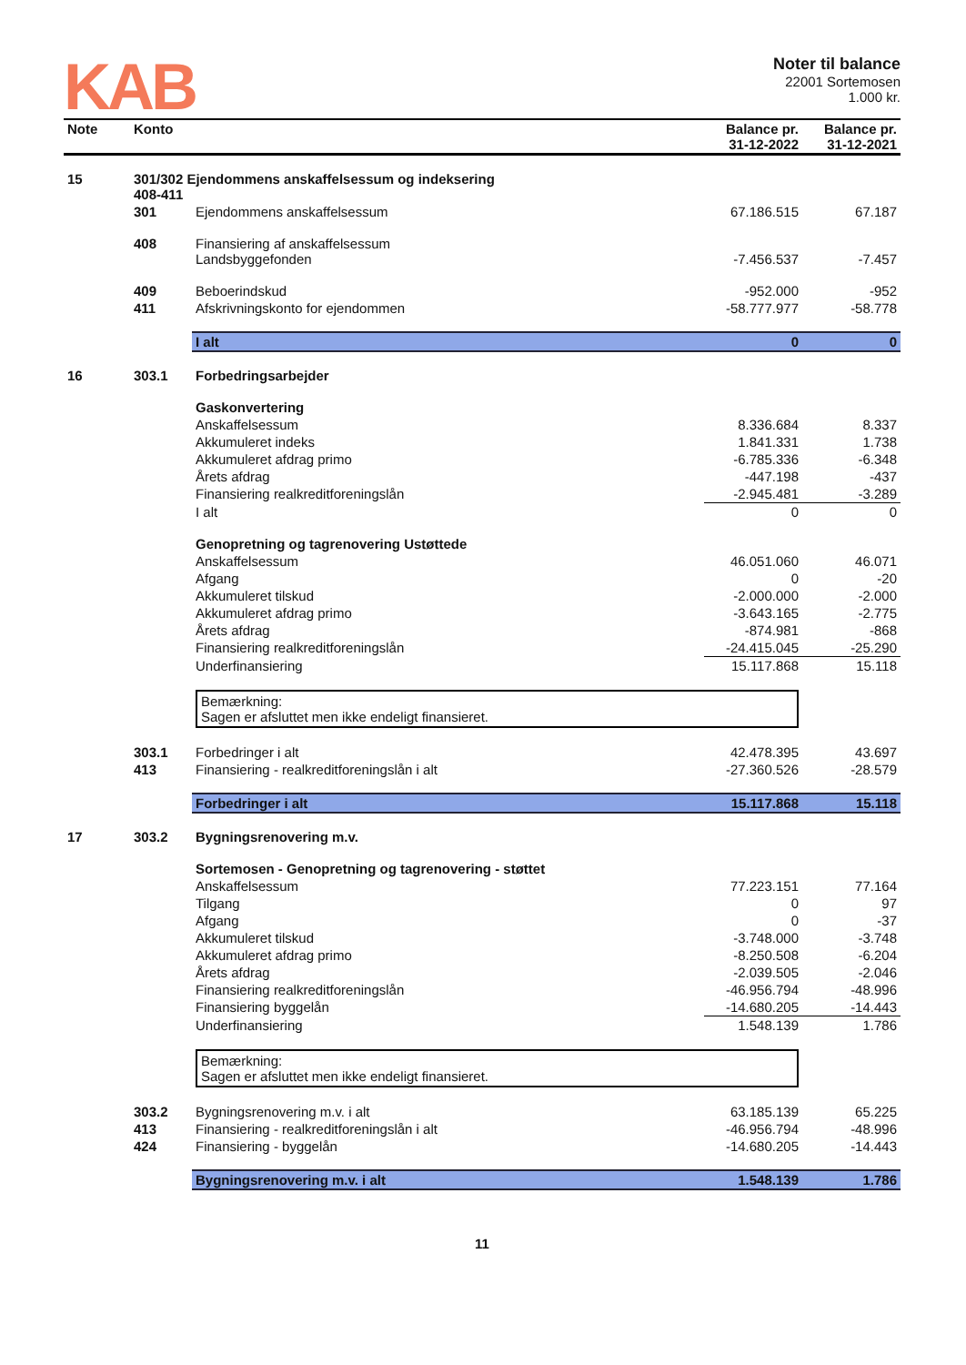KAB
Noter til balance
22001 Sortemosen
1.000 kr.
| Note | Konto | | Balance pr. 31-12-2022 | Balance pr. 31-12-2021 |
| --- | --- | --- | --- | --- |
| 15 | 301/302 Ejendommens anskaffelsessum og indeksering 408-411 | | | |
| | 301 | Ejendommens anskaffelsessum | 67.186.515 | 67.187 |
| | 408 | Finansiering af anskaffelsessum Landsbyggefonden | -7.456.537 | -7.457 |
| | 409 | Beboerindskud | -952.000 | -952 |
| | 411 | Afskrivningskonto for ejendommen | -58.777.977 | -58.778 |
| | | I alt | 0 | 0 |
| 16 | 303.1 | Forbedringsarbejder | | |
| | | Gaskonvertering | | |
| | | Anskaffelsessum | 8.336.684 | 8.337 |
| | | Akkumuleret indeks | 1.841.331 | 1.738 |
| | | Akkumuleret afdrag primo | -6.785.336 | -6.348 |
| | | Årets afdrag | -447.198 | -437 |
| | | Finansiering realkreditforeningslån | -2.945.481 | -3.289 |
| | | I alt | 0 | 0 |
| | | Genopretning og tagrenovering Ustøttede | | |
| | | Anskaffelsessum | 46.051.060 | 46.071 |
| | | Afgang | 0 | -20 |
| | | Akkumuleret tilskud | -2.000.000 | -2.000 |
| | | Akkumuleret afdrag primo | -3.643.165 | -2.775 |
| | | Årets afdrag | -874.981 | -868 |
| | | Finansiering realkreditforeningslån | -24.415.045 | -25.290 |
| | | Underfinansiering | 15.117.868 | 15.118 |
| | | Bemærkning: Sagen er afsluttet men ikke endeligt finansieret. | | |
| | 303.1 | Forbedringer i alt | 42.478.395 | 43.697 |
| | 413 | Finansiering - realkreditforeningslån i alt | -27.360.526 | -28.579 |
| | | Forbedringer i alt | 15.117.868 | 15.118 |
| 17 | 303.2 | Bygningsrenovering m.v. | | |
| | | Sortemosen - Genopretning og tagrenovering - støttet | | |
| | | Anskaffelsessum | 77.223.151 | 77.164 |
| | | Tilgang | 0 | 97 |
| | | Afgang | 0 | -37 |
| | | Akkumuleret tilskud | -3.748.000 | -3.748 |
| | | Akkumuleret afdrag primo | -8.250.508 | -6.204 |
| | | Årets afdrag | -2.039.505 | -2.046 |
| | | Finansiering realkreditforeningslån | -46.956.794 | -48.996 |
| | | Finansiering byggelån | -14.680.205 | -14.443 |
| | | Underfinansiering | 1.548.139 | 1.786 |
| | | Bemærkning: Sagen er afsluttet men ikke endeligt finansieret. | | |
| | 303.2 | Bygningsrenovering m.v. i alt | 63.185.139 | 65.225 |
| | 413 | Finansiering - realkreditforeningslån i alt | -46.956.794 | -48.996 |
| | 424 | Finansiering - byggelån | -14.680.205 | -14.443 |
| | | Bygningsrenovering m.v. i alt | 1.548.139 | 1.786 |
11